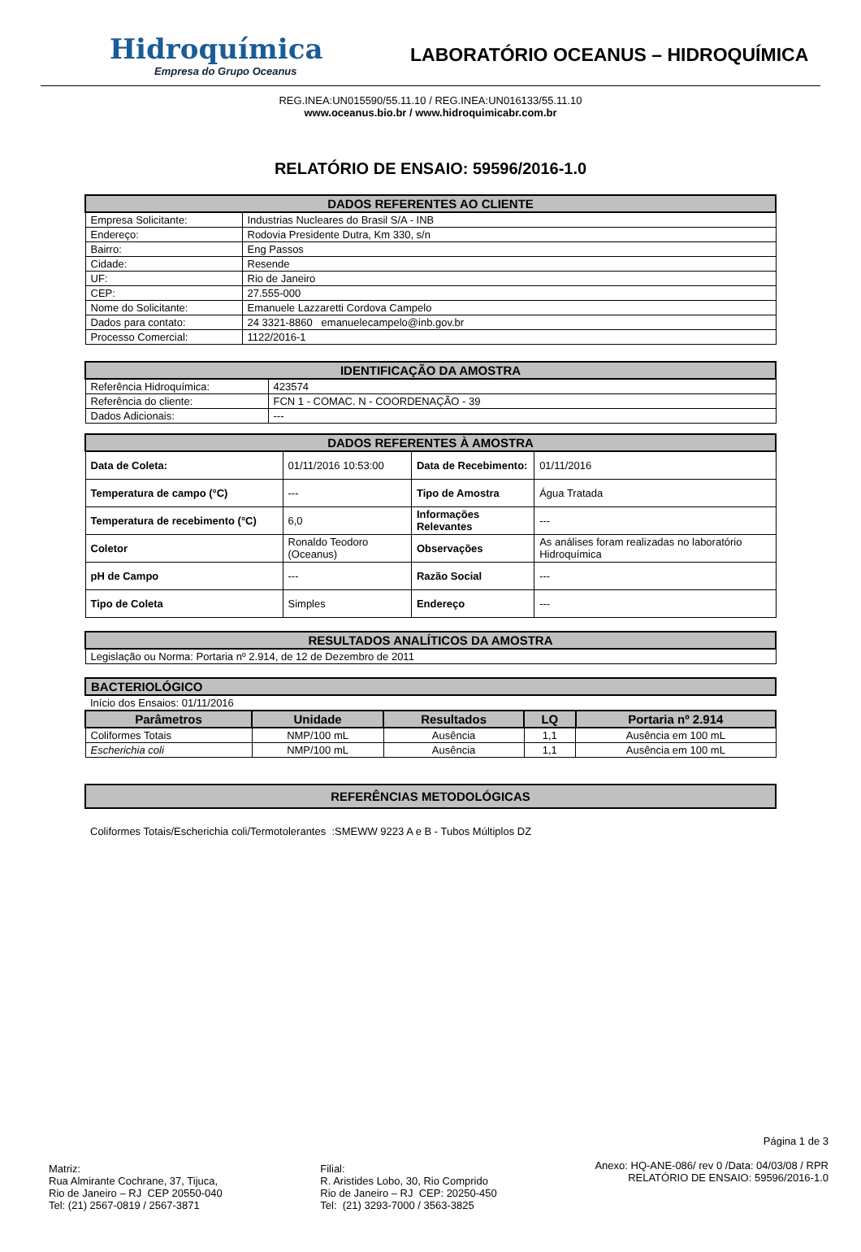Hidroquímica
Empresa do Grupo Oceanus
LABORATÓRIO OCEANUS – HIDROQUÍMICA
REG.INEA:UN015590/55.11.10 / REG.INEA:UN016133/55.11.10
www.oceanus.bio.br / www.hidroquimicabr.com.br
RELATÓRIO DE ENSAIO: 59596/2016-1.0
| DADOS REFERENTES AO CLIENTE | |
| --- | --- |
| Empresa Solicitante: | Industrias Nucleares do Brasil S/A - INB |
| Endereço: | Rodovia Presidente Dutra, Km 330, s/n |
| Bairro: | Eng Passos |
| Cidade: | Resende |
| UF: | Rio de Janeiro |
| CEP: | 27.555-000 |
| Nome do Solicitante: | Emanuele Lazzaretti Cordova Campelo |
| Dados para contato: | 24 3321-8860 emanuelecampelo@inb.gov.br |
| Processo Comercial: | 1122/2016-1 |
| IDENTIFICAÇÃO DA AMOSTRA | |
| --- | --- |
| Referência Hidroquímica: | 423574 |
| Referência do cliente: | FCN 1 - COMAC. N - COORDENAÇÃO - 39 |
| Dados Adicionais: | --- |
| DADOS REFERENTES À AMOSTRA | | | |
| --- | --- | --- | --- |
| Data de Coleta: | 01/11/2016 10:53:00 | Data de Recebimento: | 01/11/2016 |
| Temperatura de campo (°C) | --- | Tipo de Amostra | Água Tratada |
| Temperatura de recebimento (°C) | 6,0 | Informações Relevantes | --- |
| Coletor | Ronaldo Teodoro (Oceanus) | Observações | As análises foram realizadas no laboratório Hidroquímica |
| pH de Campo | --- | Razão Social | --- |
| Tipo de Coleta | Simples | Endereço | --- |
| RESULTADOS ANALÍTICOS DA AMOSTRA |
| --- |
| Legislação ou Norma: Portaria nº 2.914, de 12 de Dezembro de 2011 |
| BACTERIOLÓGICO | | | | |
| --- | --- | --- | --- | --- |
| Início dos Ensaios: 01/11/2016 | | | | |
| Parâmetros | Unidade | Resultados | LQ | Portaria nº 2.914 |
| Coliformes Totais | NMP/100 mL | Ausência | 1,1 | Ausência em 100 mL |
| Escherichia coli | NMP/100 mL | Ausência | 1,1 | Ausência em 100 mL |
| REFERÊNCIAS METODOLÓGICAS |
| --- |
Coliformes Totais/Escherichia coli/Termotolerantes :SMEWW 9223 A e B - Tubos Múltiplos DZ
Matriz:
Rua Almirante Cochrane, 37, Tijuca,
Rio de Janeiro – RJ CEP 20550-040
Tel: (21) 2567-0819 / 2567-3871
Filial:
R. Aristides Lobo, 30, Rio Comprido
Rio de Janeiro – RJ CEP: 20250-450
Tel: (21) 3293-7000 / 3563-3825
Página 1 de 3
Anexo: HQ-ANE-086/ rev 0 /Data: 04/03/08 / RPR
RELATÓRIO DE ENSAIO: 59596/2016-1.0